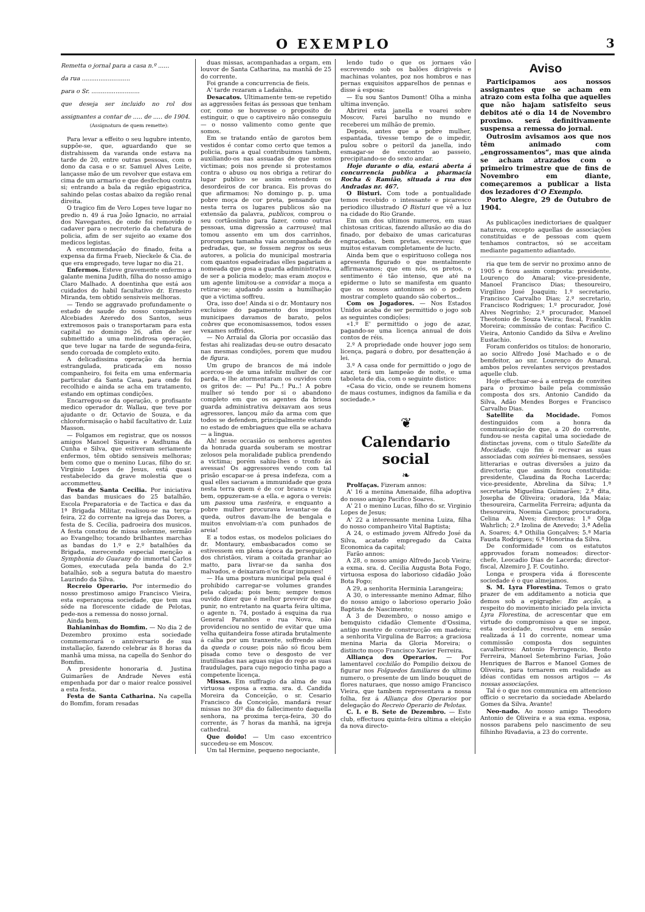O EXEMPLO 3
Remetta o jornal para a casa n.º ......
da rua ..........................
para o Sr. ..........................
que deseja ser incluido no rol dos assignantes a contar de ..... de ..... de 1904.
(Assignatura de quem remette):
Para levar a effeito o seu lugubre intento, suppõe-se, que, aguardando que se distrahissem da varanda onde estava na tarde de 20, entre outras pessoas, com o dono da casa e o sr. Samuel Alves Leite, lançasse mão de um revolver que estava em cima de um armario e que desfechou contra si; entrando a bala da região epigastrica, sahindo pelas costas abaixo da região renal direita.
O tragico fim de Vero Lopes teve lugar no predio n. 49 á rua João Ignacio, no arraial dos Navegantes, de onde foi removido o cadaver para o necroterio da chefatura de policia, afim de ser sujeito ao exame dos medicos legistas.
A encommendação do finado, feita a expensa da firma Fraeb, Nieckele & Cia. de que era empregado, teve lugar no dia 21.
Enfermos. Esteve gravemente enfermo a galante menina Judith, filha do nosso amigo Claro Malhado. A doentinha que está aos cuidados do habil facultativo dr. Ernesto Miranda, tem obtido sensiveis melhoras.
— Tendo se aggravado profundamente o estado de saude do nosso companheiro Alcebiades Azeredo dos Santos, seus extremosos pais o transportaram para esta capital no domingo 26, afim de ser submettido a uma melindrosa operação, que teve lugar na tarde de segunda-feira, sendo coroada de completo exito.
A delicadissima operação da hernia estrangulada, praticada em nosso companheiro, foi feita em uma enfermaria particular da Santa Casa, para onde foi recolhido e ainda se acha em tratamento, estando em optimas condições.
Encarregou-se da operação, o profisante medico operador dr. Wallau, que teve por ajudante o dr. Octavio de Souza, e da chloroformisação o habil facultativo dr. Luiz Masson.
— Folgamos em registrar, que os nossos amigos Manoel Siqueira e Asdhuma da Cunha e Silva, que estiveram seriamente enfermos, têm obtido sensiveis melhoras; bem como que o menino Lucas, filho do sr. Virginio Lopes de Jesus, está quasi restabelecido da grave molestia que o accommetteu.
Festa de Santa Cecilia. Por iniciativa das bandas musicaes do 25 batalhão, Escola Preparatoria e de Tactica e das da 1ª Brigada Militar, realisou-se na terça-feira, 22 do corrente na igreja das Dores, a festa de S. Cecilia, padroeira dos musicos. A festa constou de missa solemne, sermão ao Evangelho; tocando brilhantes marchas as bandas do 1.º e 2.º batalhões da Brigada, merecendo especial menção a Symphonia do Guarany do immortal Carlos Gomes, executada pela banda do 2.º batalhão, sob a segura batuta do maestro Laurindo da Silva.
Recreio Operario. Por intermedio do nosso prestimoso amigo Francisco Vieira, esta esperançosa sociedade, que tem sua séde na florescente cidade de Pelotas, pede-nos a remessa do nosso jornal.
Ainda bem.
Bahianinhas do Bomfim. — No dia 2 de Dezembro proximo esta sociedade commemorará o anniversario de sua installação, fazendo celebrar ás 8 horas da manhã uma missa, na capella do Senhor do Bomfim.
A presidente honoraria d. Justina Guimarães de Andrade Neves está empenhada por dar o maior realce possivel a esta festa.
Festa de Santa Catharina. Na capella do Bomfim, foram resadas
duas missas, acompanhadas a orgam, em louvor de Santa Catharina, na manhã de 25 do corrente.
Foi grande a concurrencia de fieis.
A' tarde rezaram a Ladainha.
Desacatos. Ultimamente tem-se repetido as aggressões feitas ás pessoas que tenham cor, como se houvesse o proposito de estinguir, o que o captiveiro não conseguiu — o nosso valimento como gente que somos.
Em se tratando então de garotos bem vestidos é contar como certo que temos a policia, para a qual contribuimos tambem, auxiliando-os nas assuadas de que somos victimas; pois nos prende si protestamos contra o abuso ou nos obriga a retirar do lugar publico se assim entendem os desordeiros de cor branca. Eis provas do que afirmamos: No domingo p. p. uma pobre moça de cor preta, pensando que nesta terra os lugares publicos são na extensão da palavra, publicos, comprou o seu cortãosinho para fazer, como outras pessoas, uma digressão a carrousel; mal tomou assento em um dos carrinhos, prorompeu tamanha vaia acompanhada de pedradas, que, se fossem negros os seus autores, a policia do municipal mostraria com quantos espadeiradas elles pagariam a nomeada que gosa a guarda administrativa, de ser a policia modelo; mas eram moços e um agente limitou-se a convidar a moça a retirar-se; ajudando assim a humilhação que a victima soffreu.
Ora, isso doe! Ainda si o dr. Montaury nos excluisse do pagamento dos impostos municipaes davamos de barato, pelos cobres que economisassemos, todos esses vexames soffridos.
— No Arraial da Gloria por occasião das festas ahi realizadas deu-se outro desacato nas mesmas condições, porem que mudou de figura.
Um grupo de brancos de má indole acercou-se de uma infeliz mulher de cor parda, e lhe atormentaram os ouvidos com os gritos de: — Pu! Pu..! Pu..! A pobre mulher só tendo por si o abandono completo em que os agentes da briosa guarda administrativa deixavam aos seus agressores, lançou mão da arma com que todos se defendem, principalmente estando no estado de embriagues que ella se achava — a lingua.
Ah! nesse occasião os senhores agentes da honrada guarda souberam se mostrar zelosos pela moralidade publica prendendo a victima; porém sahiu-lhes o tronfo ás avessas! Os aggressores vendo com tal prisão escapar-se á presa indefeza, com a qual elles saciavam a immunidade que goza nesta terra quem é de cor branca e traja bem, oppuzeram-se a ella. e agora o vereis: um passou uma rasteira, e enquanto a pobre mulher procurava levantar-se da queda, outros davam-lhe de bengala e muitos envolviam-n'a com punhados de areia!
E a todos estas, os modelos policiaes do dr. Montaury, embasbacados como se estivessem em plena época da perseguição dos christãos, viram a coitada granhar ao matto, para livrar-se da sanha dos malvados, e deixaram-n'os ficar impunes!
— Ha uma postura municipal pela qual é prohibido carregar-se volumes grandes pela calçada: pois bem; sempre temos ouvido dizer que é melhor prevevir do que punir, no entretanto na quarta feira ultima, o agente n. 74, postado á esquina da rua General Paranhos e rua Nova, não providenciou no sentido de evitar que uma velha quitandeira fosse atirada brutalmente á calha por um tranxente, soffrendo além da queda o couse; pois não só ficou bem pisada como teve o desgosto de ver inutilisadas nas aguas sujas do rego as suas fraudulages, para cujo negocio tinha pago a competente licença.
Missas. Em suffragio da alma de sua virtuosa esposa a exma. sra. d. Candida Moreira da Conceição, o sr. Cesario Francisco da Conceição, mandará resar missas no 30º dia do fallecimento daquella senhora, na proxima terça-feira, 30 do corrente, ás 7 horas da manhã, na igreja cathedral.
Que doido! — Um caso excentrico succedeu-se em Moscov.
Um tal Hermine, pequeno negociante,
lendo tudo o que os jornaes vão escrevendo sob os balões dirigiveis e machinas volantes, poz nos hombros e nas pernas exquisitos apparelhos de pennas e disse á esposa:
— Eu sou Santos Dumont! Olha a minha ultima invenção.
Abrirei esta janella e voarei sobre Moscov. Farei barulho no mundo e receberei um milhão de premio.
Depois, antes que a pobre mulher, espantada, tivesse tempo de o impedir, pulou sobre o peitoril da janella, indo esmagar-se de encontro ao passeio, precipitando-se do sexto andar.
Hoje durante o dia, estará aberta á concurrencia publica a pharmacia Rocha & Ramião, situada á rua dos Andradas nr. 467.
O Bisturi. Com tode a pontualidade temos recebido o intessante e picaresco periodico illustrado O Bisturi que vê a luz na cidade do Rio Grande.
Em um dos ultimos numeros, em suas chistosas criticas, fazendo allusão ao dia do finado, por debaixo de umas caricaturas engraçadas, bem pretas, escreveu: que muitos estavam completamente de lucto.
Ainda bem que o espirituoso collega nos apresenta figurado o que mentalmente affirmavamos; que em nós, os pretos, o sentimento é tão intenso, que até na epiderme o luto se manifesta em quanto que os nossos antonimos só o podem mostrar completo quando são cobertos...
Com os Jogadores. — Nos Estados Unidos acaba de ser permittido o jogo sob as seguintes condições:
«1.º E' permittido o jogo de azar, pagando-se uma licença annual de dois contos de réis.
2.º A propriedade onde houver jogo sem licença, pagará o dobro, por desattenção á lei.
3.º A casa onde for permittido o jogo de azar, terá um lampeão de noite, e uma taboleta de dia, com o seguinte distico:
«Casa do vicio, onde se reunem homens de maus costumes, indignos da familia e da sociedade.»
❦
Calendario social
❧
Prolfaças. Fizeram annos:
A' 16 a menina Amenaide, filha adoptiva do nosso amigo Pacifico Soares.
A' 21 o menino Lucas, filho do sr. Virginio Lopes de Jesus;
A' 22 a interessante menina Luiza, filha do nosso companheiro Vital Baptista;
A 24, o estimado jovem Alfredo José da Silva, acatado empregado da Caixa Economica da capital;
Farão annos:
A 28, o nosso amigo Alfredo Jacob Vieira; a exma. sra. d. Cecilia Augusta Bota Fogo, virtuosa esposa do laborioso cidadão João Bota Fogo;
A 29, a senhorita Herminia Larangeira;
A 30, o interessante menino Admar, filho do nosso amigo o laborioso operario João Baptista de Nascimento;
A 3 de Dezembro, o nosso amigo e bemquisto cidadão Clemente d'Ossima, antigo mestre de construcção em madeira; a senhorita Virgulina de Barros; a graciosa menina Maria da Gloria Moreira; o distincto moço Francisco Xavier Ferreira.
Alliança dos Operarios. — Por lamentavel cochilão do Pompilio deixou de figurar nos Folguedos familiares do ultimo numero, o presente de um lindo bouquet de flores naturaes, que nosso amigo Francisco Vieira, que tambem representava a nossa folha, fez á Alliança dos Operarios por delegação do Recreio Operario de Pelotas.
C. I. e B. Sete de Dezembro. — Este club, effectuou quinta-feira ultima a eleição da nova directo-
Aviso
Participamos aos nossos assignantes que se acham em atrazo com esta folha que aquelles que não hajam satisfeito seus debitos até o dia 14 de Novembro proximo. será definitivamente suspensa a remessa do jornal.
Outrosim avisamos aos que nos têm animado com „engrossamentos“, mas que ainda se acham atrazados com o primeiro trimestre que de fins de Novembro em diante, começaremos a publicar a lista dos lezadores d'O Exemplo.
Porto Alegre, 29 de Outubro de 1904.
As publicações inedictoriaes de qualquer natureza, excepto aquellas de associações constituidas e de pessoas com quem tenhamos contractos, só se acceitam mediante pagamento adiantado.
ria que tem de servir no proximo anno de 1905 e ficou assim composta: presidente, Lourenço do Amaral; vice-presidente, Manoel Francisco Dias; thesoureiro, Virgilino José Joaquim; 1.º secretario, Francisco Carvalho Dias; 2.º secretario, Francisco Rodrigues; 1.º procurador, José Alves Negrinho; 2.º procurador, Manoel Theotonio de Souza Vieira; fiscal, Franklin Moreira; commissão de contas: Pacifico C. Vieira, Antonio Candido da Silva e Avelino Eustachio.
Foram conferidos os titulos: de honorario, ao socio Alfredo José Machado e o de bemfeitor, ao snr. Lourenço do Amaral, ambos pelos revelantes serviços prestados aquelle club.
Hoje effectuar-se-á a entrega de convites para o proximo baile pela commissão composta dos srs. Antonio Candido da Silva, Adão Mendes Borges e Francisco Carvalho Dias.
Satellite da Mocidade. Fomos destinguidos com a honra da communicação de que, a 20 do corrente, fundou-se nesta capital uma sociedade de distinctas jovens, com o titulo Satellite da Mocidade, cujo fim é recrear as suas associadas com soirées bi-mensaes, sessões litterarias e outras diversões a juizo da directoria; que assim ficou constituida: presidente, Claudina da Rocha Lacerda; vice-presidente, Abrelina da Silva; 1.ª secretaria Miguelina Guimarães; 2.ª dita, Josepha de Oliveira; oradora, Ida Maia; thesoureira, Carmelita Ferreira; adjunta da thesoureira, Noemia Campos; procuradora, Celina A. Alves; directoras: 1.ª Olga Wahrlich; 2.ª Izolina de Azevedo; 3.ª Adelia A. Soares; 4.ª Othilia Gonçalves; 5.ª Maria Fausta Rodrigues; 6.ª Honorina da Silva.
De conformidade com os estatutos approvados foram nomeados: director-chefe, Leocadio Dias de Lacerda; director-fiscal, Alzemiro J. F. Coutinho.
Longa e prospera vida á florescente sociedade é o que almejamos.
S. M. Lyra Florestina. Temos o grato prazer de em additamento a noticia que demos sob a epigraphe: Em acção, a respeito do movimento iniciado pela invicta Lyra Florestina, de acrescentar que em virtude do compromisso a que se impoz, esta sociedade, resolveu em sessão realizada á 11 do corrente, nomear uma commissão composta dos seguintes cavalheiros: Antonio Ferrugencio, Bento Ferreira, Manoel Setembrino Farias, João Henriques de Barros e Manoel Gomes de Oliveira, para tornarem em realidade as idéas contidas em nossos artigos — As nossas associações.
Tal é o que nos communica em attencioso officio o secretario da sociedade Abelardo Gomes da Silva. Avante!
Neo-nado. Ao nosso amigo Theodoro Antonio de Oliveira e a sua exma. esposa, nossos parabens pelo nascimento de seu filhinho Rivadavia, a 23 do corrente.